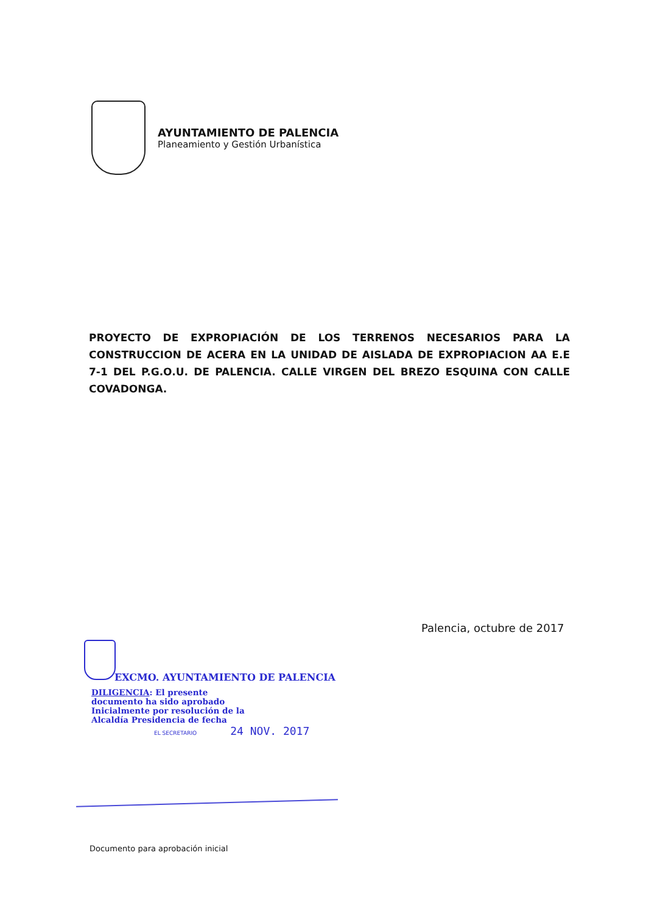AYUNTAMIENTO DE PALENCIA
Planeamiento y Gestión Urbanística
PROYECTO DE EXPROPIACIÓN DE LOS TERRENOS NECESARIOS PARA LA CONSTRUCCION DE ACERA EN LA UNIDAD DE AISLADA DE EXPROPIACION AA E.E 7-1 DEL P.G.O.U. DE PALENCIA. CALLE VIRGEN DEL BREZO ESQUINA CON CALLE COVADONGA.
Palencia, octubre de 2017
EXCMO. AYUNTAMIENTO DE PALENCIA
DILIGENCIA: El presente documento ha sido aprobado Inicialmente por resolución de la Alcaldía Presidencia de fecha
EL SECRETARIO 24 NOV. 2017
Documento para aprobación inicial